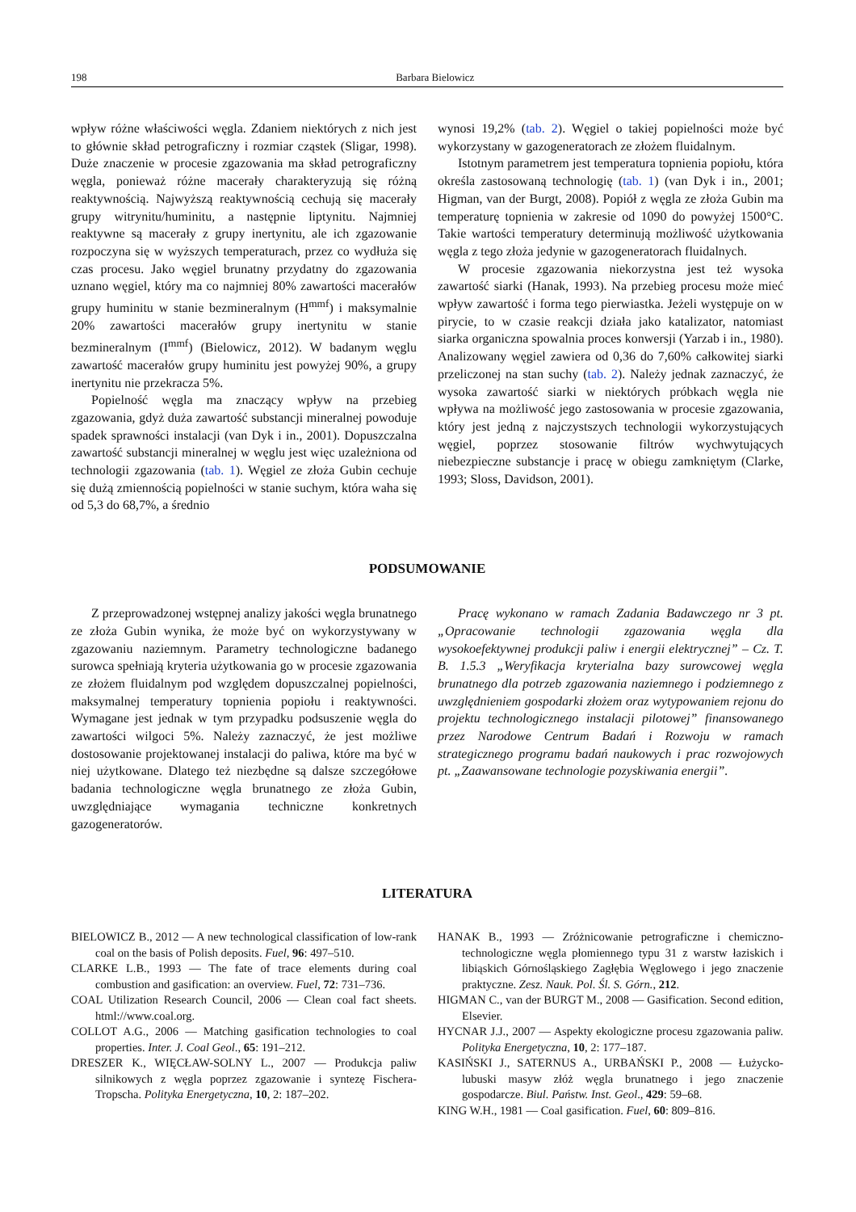198 Barbara Bielowicz
wpływ różne właściwości węgla. Zdaniem niektórych z nich jest to głównie skład petrograficzny i rozmiar cząstek (Sligar, 1998). Duże znaczenie w procesie zgazowania ma skład petrograficzny węgla, ponieważ różne macerały charakteryzują się różną reaktywnością. Najwyższą reaktywnością cechują się macerały grupy witrynitu/huminitu, a następnie liptynitu. Najmniej reaktywne są macerały z grupy inertynitu, ale ich zgazowanie rozpoczyna się w wyższych temperaturach, przez co wydłuża się czas procesu. Jako węgiel brunatny przydatny do zgazowania uznano węgiel, który ma co najmniej 80% zawartości macerałów grupy huminitu w stanie bezmineralnym (H<sup>mmf</sup>) i maksymalnie 20% zawartości macerałów grupy inertynitu w stanie bezmineralnym (I<sup>mmf</sup>) (Bielowicz, 2012). W badanym węglu zawartość macerałów grupy huminitu jest powyżej 90%, a grupy inertynitu nie przekracza 5%.
Popielność węgla ma znaczący wpływ na przebieg zgazowania, gdyż duża zawartość substancji mineralnej powoduje spadek sprawności instalacji (van Dyk i in., 2001). Dopuszczalna zawartość substancji mineralnej w węglu jest więc uzależniona od technologii zgazowania (tab. 1). Węgiel ze złoża Gubin cechuje się dużą zmiennością popielności w stanie suchym, która waha się od 5,3 do 68,7%, a średnio
wynosi 19,2% (tab. 2). Węgiel o takiej popielności może być wykorzystany w gazogeneratorach ze złożem fluidalnym.
Istotnym parametrem jest temperatura topnienia popiołu, która określa zastosowaną technologię (tab. 1) (van Dyk i in., 2001; Higman, van der Burgt, 2008). Popiół z węgla ze złoża Gubin ma temperaturę topnienia w zakresie od 1090 do powyżej 1500°C. Takie wartości temperatury determinują możliwość użytkowania węgla z tego złoża jedynie w gazogeneratorach fluidalnych.
W procesie zgazowania niekorzystna jest też wysoka zawartość siarki (Hanak, 1993). Na przebieg procesu może mieć wpływ zawartość i forma tego pierwiastka. Jeżeli występuje on w pirycie, to w czasie reakcji działa jako katalizator, natomiast siarka organiczna spowalnia proces konwersji (Yarzab i in., 1980). Analizowany węgiel zawiera od 0,36 do 7,60% całkowitej siarki przeliczonej na stan suchy (tab. 2). Należy jednak zaznaczyć, że wysoka zawartość siarki w niektórych próbkach węgla nie wpływa na możliwość jego zastosowania w procesie zgazowania, który jest jedną z najczystszych technologii wykorzystujących węgiel, poprzez stosowanie filtrów wychwytujących niebezpieczne substancje i pracę w obiegu zamkniętym (Clarke, 1993; Sloss, Davidson, 2001).
PODSUMOWANIE
Z przeprowadzonej wstępnej analizy jakości węgla brunatnego ze złoża Gubin wynika, że może być on wykorzystywany w zgazowaniu naziemnym. Parametry technologiczne badanego surowca spełniają kryteria użytkowania go w procesie zgazowania ze złożem fluidalnym pod względem dopuszczalnej popielności, maksymalnej temperatury topnienia popiołu i reaktywności. Wymagane jest jednak w tym przypadku podsuszenie węgla do zawartości wilgoci 5%. Należy zaznaczyć, że jest możliwe dostosowanie projektowanej instalacji do paliwa, które ma być w niej użytkowane. Dlatego też niezbędne są dalsze szczegółowe badania technologiczne węgla brunatnego ze złoża Gubin, uwzględniające wymagania techniczne konkretnych gazogeneratorów.
Pracę wykonano w ramach Zadania Badawczego nr 3 pt. „Opracowanie technologii zgazowania węgla dla wysokoefektywnej produkcji paliw i energii elektrycznej” – Cz. T. B. 1.5.3 „Weryfikacja kryterialna bazy surowcowej węgla brunatnego dla potrzeb zgazowania naziemnego i podziemnego z uwzględnieniem gospodarki złożem oraz wytypowaniem rejonu do projektu technologicznego instalacji pilotowej” finansowanego przez Narodowe Centrum Badań i Rozwoju w ramach strategicznego programu badań naukowych i prac rozwojowych pt. „Zaawansowane technologie pozyskiwania energii”.
LITERATURA
BIELOWICZ B., 2012 — A new technological classification of low-rank coal on the basis of Polish deposits. Fuel, 96: 497–510.
CLARKE L.B., 1993 — The fate of trace elements during coal combustion and gasification: an overview. Fuel, 72: 731–736.
COAL Utilization Research Council, 2006 — Clean coal fact sheets. html://www.coal.org.
COLLOT A.G., 2006 — Matching gasification technologies to coal properties. Inter. J. Coal Geol., 65: 191–212.
DRESZER K., WIĘCŁAW-SOLNY L., 2007 — Produkcja paliw silnikowych z węgla poprzez zgazowanie i syntezę Fischera-Tropscha. Polityka Energetyczna, 10, 2: 187–202.
HANAK B., 1993 — Zróżnicowanie petrograficzne i chemiczno-technologiczne węgla płomiennego typu 31 z warstw łaziskich i libiąskich Górnośląskiego Zagłębia Węglowego i jego znaczenie praktyczne. Zesz. Nauk. Pol. Śl. S. Górn., 212.
HIGMAN C., van der BURGT M., 2008 — Gasification. Second edition, Elsevier.
HYCNAR J.J., 2007 — Aspekty ekologiczne procesu zgazowania paliw. Polityka Energetyczna, 10, 2: 177–187.
KASIŃSKI J., SATERNUS A., URBAŃSKI P., 2008 — Łużycko-lubuski masyw złóż węgla brunatnego i jego znaczenie gospodarcze. Biul. Państw. Inst. Geol., 429: 59–68.
KING W.H., 1981 — Coal gasification. Fuel, 60: 809–816.